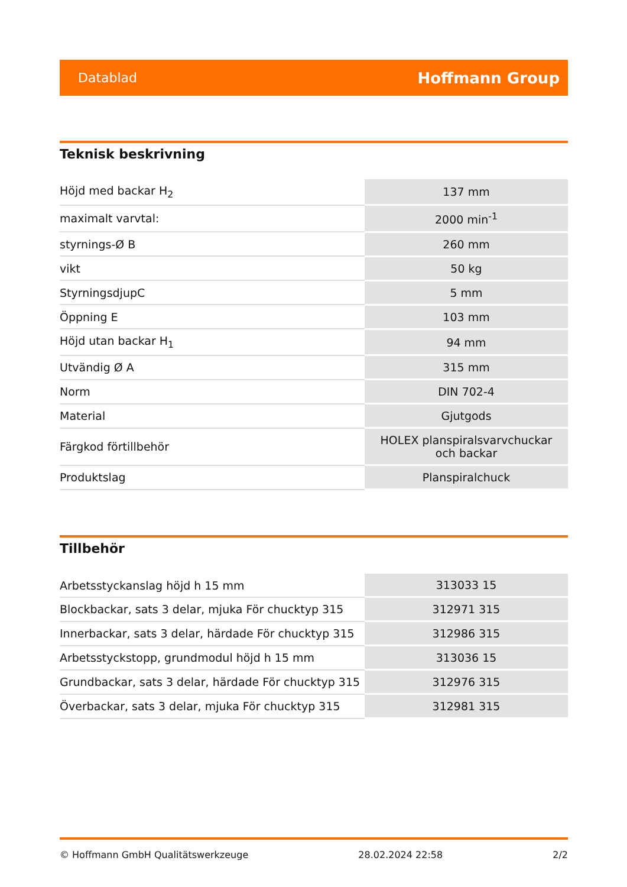Datablad Hoffmann Group
Teknisk beskrivning
| Höjd med backar H<sub>2</sub> | 137 mm |
| maximalt varvtal: | 2000 min<sup>-1</sup> |
| styrnings-Ø B | 260 mm |
| vikt | 50 kg |
| StyrningsdjupC | 5 mm |
| Öppning E | 103 mm |
| Höjd utan backar H<sub>1</sub> | 94 mm |
| Utvändig Ø A | 315 mm |
| Norm | DIN 702-4 |
| Material | Gjutgods |
| Färgkod förtillbehör | HOLEX planspiralsvarvchuckar och backar |
| Produktslag | Planspiralchuck |
Tillbehör
| Arbetsstyckanslag höjd h 15 mm | 313033 15 |
| Blockbackar, sats 3 delar, mjuka För chucktyp 315 | 312971 315 |
| Innerbackar, sats 3 delar, härdade För chucktyp 315 | 312986 315 |
| Arbetsstyckstopp, grundmodul höjd h 15 mm | 313036 15 |
| Grundbackar, sats 3 delar, härdade För chucktyp 315 | 312976 315 |
| Överbackar, sats 3 delar, mjuka För chucktyp 315 | 312981 315 |
© Hoffmann GmbH Qualitätswerkzeuge 28.02.2024 22:58 2/2